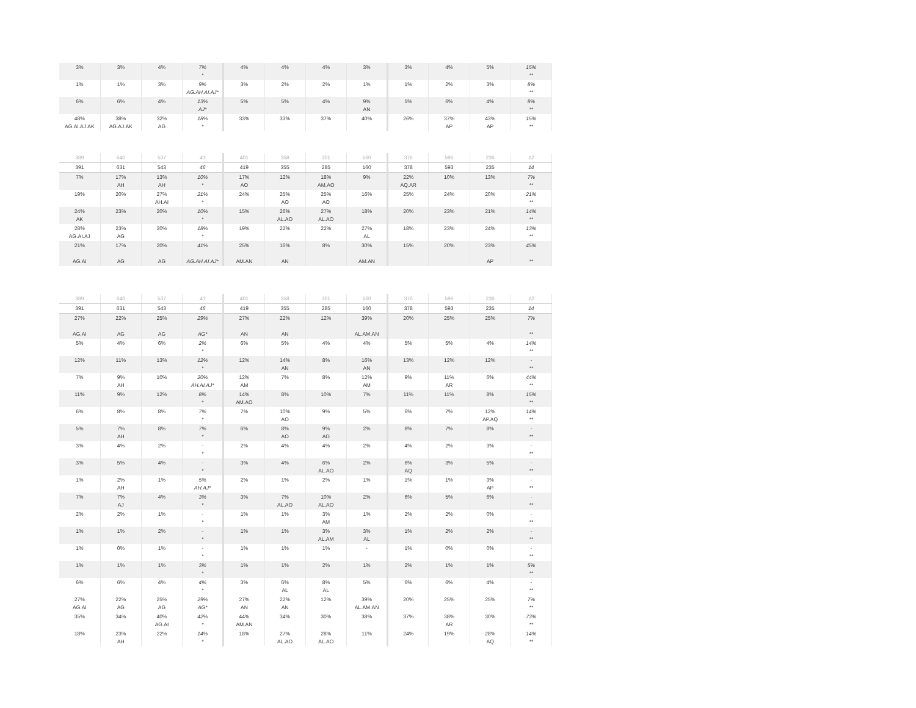| 3% | 3% | 4% | 7% * | 4% | 4% | 4% | 3% | 3% | 4% | 5% | 15% ** |
| 1% | 1% | 3% | 9% AG.AH.AI.AJ* | 3% | 2% | 2% | 1% | 1% | 2% | 3% | 8% ** |
| 6% | 6% | 4% | 13% AJ* | 5% | 5% | 4% | 9% AN | 5% | 6% | 4% | 8% ** |
| 48% AG.AI.AJ.AK | 38% AG.AJ.AK | 32% AG | 18% * | 33% | 33% | 37% | 40% | 26% | 37% AP | 43% AP | 15% ** |
| 389 | 640 | 537 | 43 | 401 | 358 | 301 | 160 | 376 | 596 | 236 | 12 |
| 391 | 631 | 543 | 46 | 419 | 355 | 285 | 160 | 378 | 593 | 235 | 14 |
| 7% | 17% AH | 13% AH | 10% * | 17% AO | 12% | 18% AM.AO | 9% | 22% AQ.AR | 10% | 13% | 7% ** |
| 19% | 20% | 27% AH.AI | 21% * | 24% | 25% AO | 25% AO | 16% | 25% | 24% | 20% | 21% ** |
| 24% AK | 23% | 20% | 10% * | 15% | 26% AL.AO | 27% AL.AO | 18% | 20% | 23% | 21% | 14% ** |
| 28% AG.AI.AJ | 23% AG | 20% | 18% * | 19% | 22% | 22% | 27% AL | 18% | 23% | 24% | 13% ** |
| 21% AG.AI | 17% AG | 20% AG | 41% AG.AH.AI.AJ* | 25% AM.AN | 16% AN | 8% | 30% AM.AN | 15% | 20% | 23% AP | 45% ** |
| 389 | 640 | 537 | 43 | 401 | 358 | 301 | 160 | 376 | 596 | 236 | 12 |
| 391 | 631 | 543 | 46 | 419 | 355 | 285 | 160 | 378 | 593 | 235 | 14 |
| 27% AG.AI | 22% AG | 25% AG | 29% AG* | 27% AN | 22% AN | 12% | 39% AL.AM.AN | 20% | 25% | 25% | 7% ** |
| 5% | 4% | 6% | 2% * | 6% | 5% | 4% | 4% | 5% | 5% | 4% | 14% ** |
| 12% | 11% | 13% | 12% * | 12% | 14% AN | 8% | 16% AN | 13% | 12% | 12% | - ** |
| 7% | 9% AH | 10% | 20% AH.AI.AJ* | 12% AM | 7% | 8% | 12% AM | 9% | 11% AR | 6% | 44% ** |
| 11% | 9% | 12% | 8% * | 14% AM.AO | 8% | 10% | 7% | 11% | 11% | 8% | 15% ** |
| 6% | 8% | 8% | 7% * | 7% | 10% AO | 9% | 5% | 6% | 7% | 12% AP.AQ | 14% ** |
| 5% | 7% AH | 8% | 7% * | 6% | 8% AO | 9% AO | 2% | 8% | 7% | 8% | - ** |
| 3% | 4% | 2% | - * | 2% | 4% | 4% | 2% | 4% | 2% | 3% | - ** |
| 3% | 5% | 4% | - * | 3% | 4% | 6% AL.AO | 2% | 6% AQ | 3% | 5% | - ** |
| 1% | 2% AH | 1% | 5% AH.AJ* | 2% | 1% | 2% | 1% | 1% | 1% | 3% AP | - ** |
| 7% | 7% AJ | 4% | 3% * | 3% | 7% AL.AO | 10% AL.AO | 2% | 6% | 5% | 6% | - ** |
| 2% | 2% | 1% | - * | 1% | 1% | 3% AM | 1% | 2% | 2% | 0% | - ** |
| 1% | 1% | 2% | - * | 1% | 1% | 3% AL.AM | 3% AL | 1% | 2% | 2% | - ** |
| 1% | 0% | 1% | - * | 1% | 1% | 1% | - | 1% | 0% | 0% | - ** |
| 1% | 1% | 1% | 3% * | 1% | 1% | 2% | 1% | 2% | 1% | 1% | 5% ** |
| 6% | 6% | 4% | 4% * | 3% | 6% AL | 8% AL | 5% | 6% | 6% | 4% | - ** |
| 27% AG.AI | 22% AG | 25% AG | 29% AG* | 27% AN | 22% AN | 12% | 39% AL.AM.AN | 20% | 25% | 25% | 7% ** |
| 35% | 34% | 40% AG.AI | 42% * | 44% AM.AN | 34% | 30% | 38% | 37% | 38% AR | 30% | 73% ** |
| 18% | 23% AH | 22% | 14% * | 18% | 27% AL.AO | 28% AL.AO | 11% | 24% | 19% | 28% AQ | 14% ** |